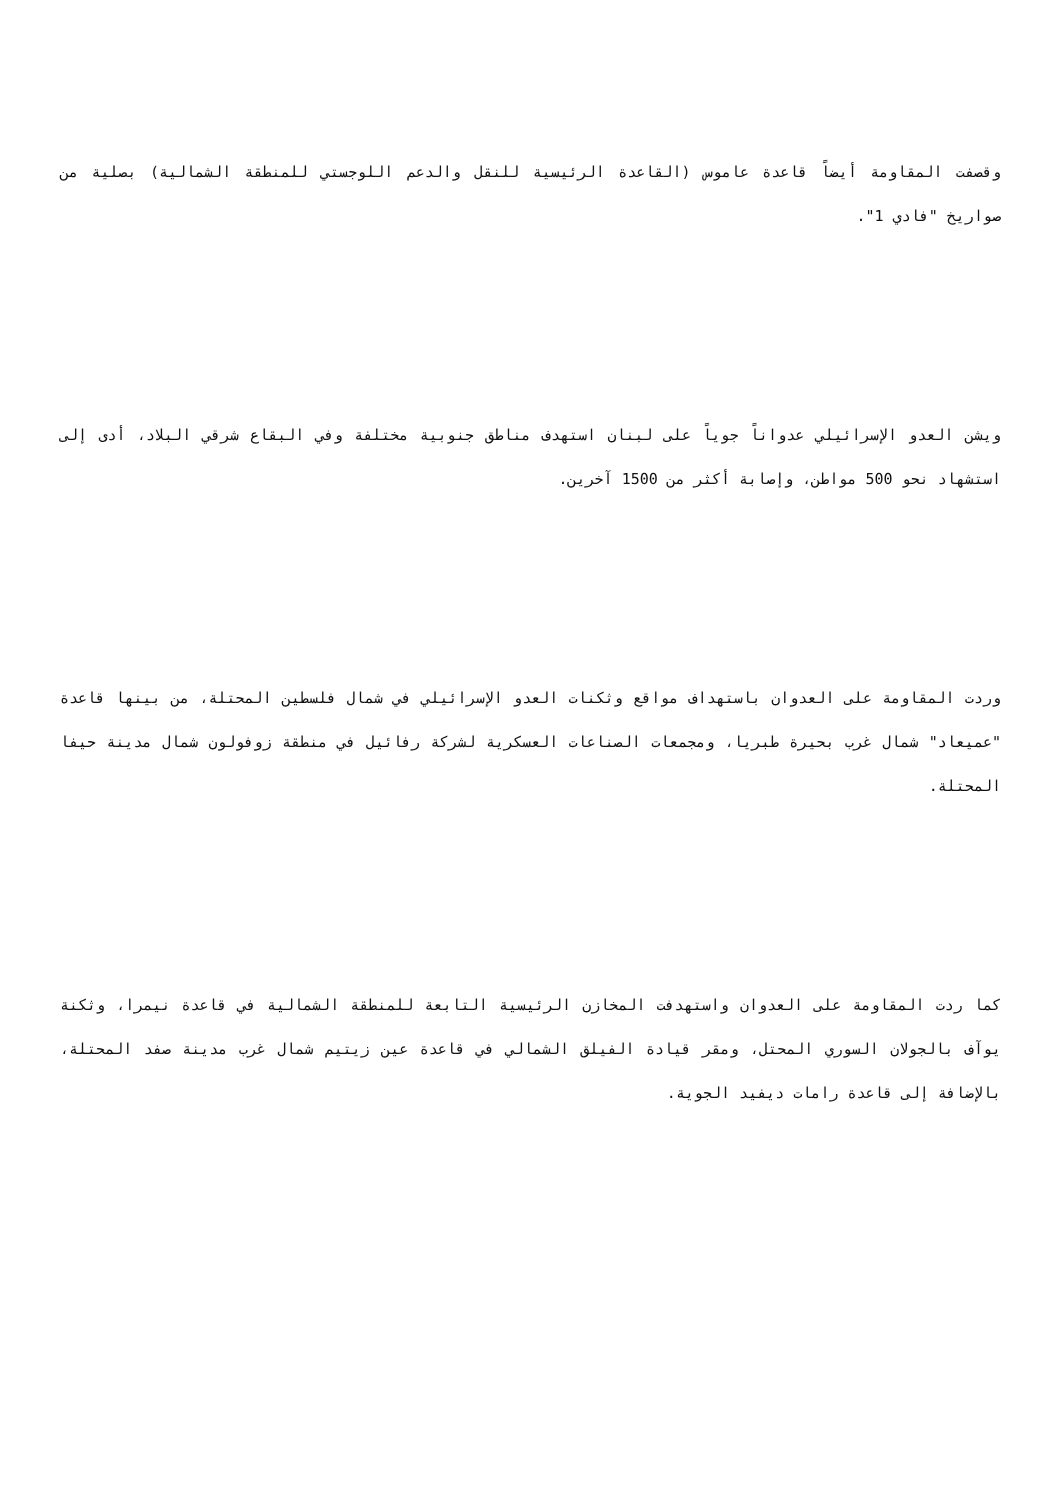وقصفت المقاومة أيضاً قاعدة عاموس (القاعدة الرئيسية للنقل والدعم اللوجستي للمنطقة الشمالية) بصلية من صواريخ "فادي 1".
ويشن العدو الإسرائيلي عدواناً جوياً على لبنان استهدف مناطق جنوبية مختلفة وفي البقاع شرقي البلاد، أدى إلى استشهاد نحو 500 مواطن، وإصابة أكثر من 1500 آخرين.
وردت المقاومة على العدوان باستهداف مواقع وثكنات العدو الإسرائيلي في شمال فلسطين المحتلة، من بينها قاعدة "عميعاد" شمال غرب بحيرة طبريا، ومجمعات الصناعات العسكرية لشركة رفائيل في منطقة زوفولون شمال مدينة حيفا المحتلة.
كما ردت المقاومة على العدوان واستهدفت المخازن الرئيسية التابعة للمنطقة الشمالية في قاعدة نيمرا، وثكنة يوآف بالجولان السوري المحتل، ومقر قيادة الفيلق الشمالي في قاعدة عين زيتيم شمال غرب مدينة صفد المحتلة، بالإضافة إلى قاعدة رامات ديفيد الجوية.